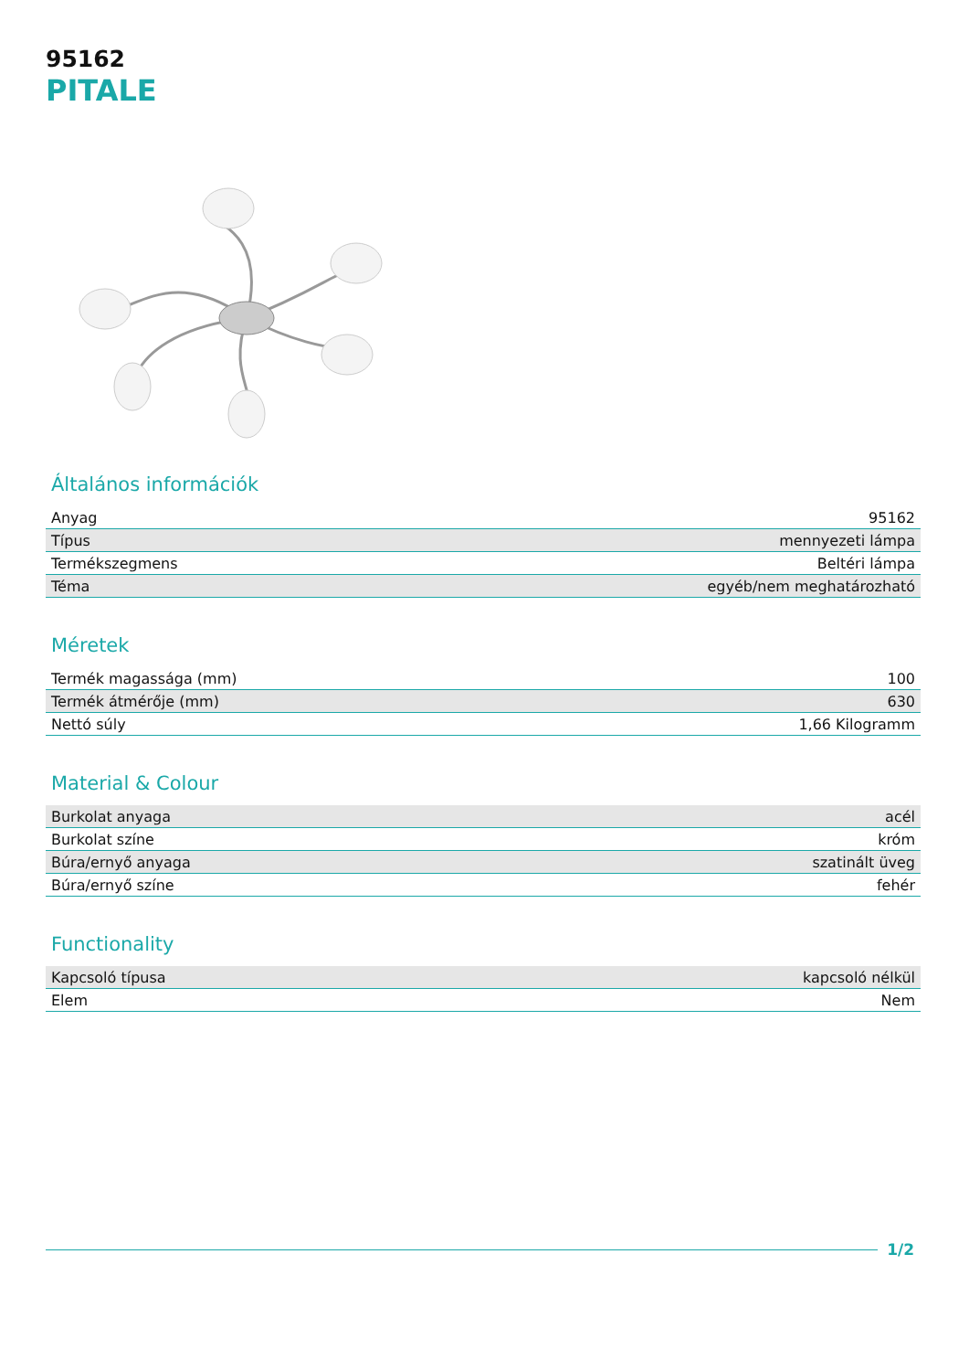95162
PITALE
Általános információk
| Anyag | 95162 |
| Típus | mennyezeti lámpa |
| Termékszegmens | Beltéri lámpa |
| Téma | egyéb/nem meghatározható |
Méretek
| Termék magassága (mm) | 100 |
| Termék átmérője (mm) | 630 |
| Nettó súly | 1,66 Kilogramm |
Material & Colour
| Burkolat anyaga | acél |
| Burkolat színe | króm |
| Búra/ernyő anyaga | szatinált üveg |
| Búra/ernyő színe | fehér |
Functionality
| Kapcsoló típusa | kapcsoló nélkül |
| Elem | Nem |
1/2